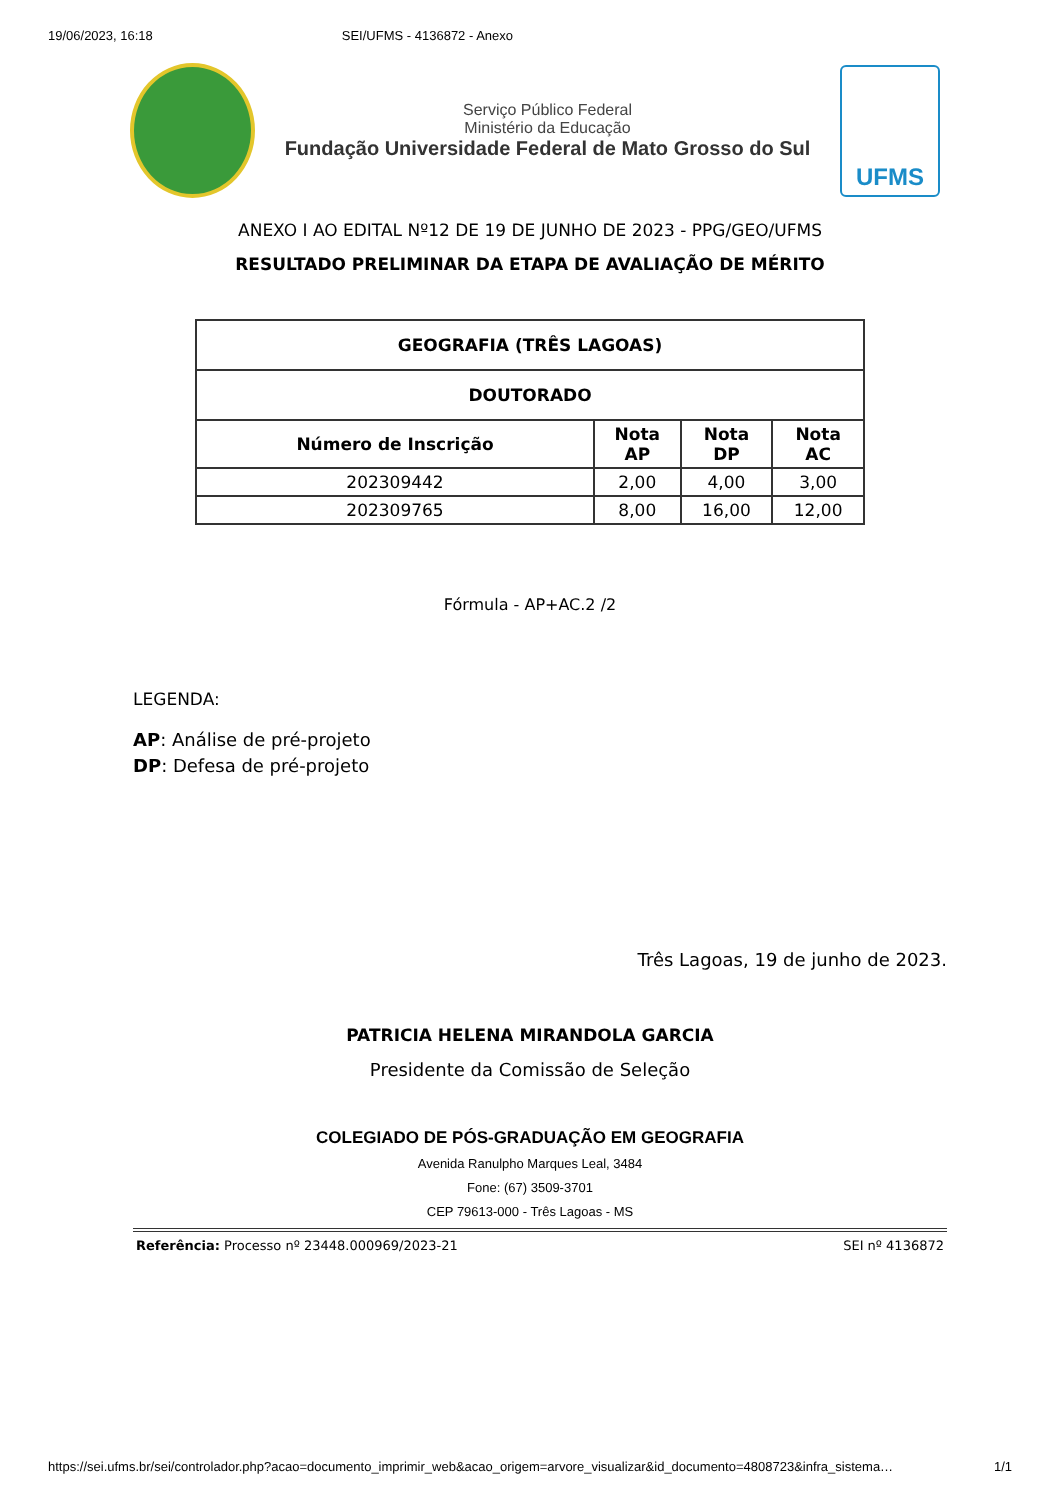19/06/2023, 16:18 SEI/UFMS - 4136872 - Anexo
Serviço Público Federal
Ministério da Educação
Fundação Universidade Federal de Mato Grosso do Sul
UFMS
ANEXO I AO EDITAL Nº12 DE 19 DE JUNHO DE 2023 - PPG/GEO/UFMS
RESULTADO PRELIMINAR DA ETAPA DE AVALIAÇÃO DE MÉRITO
| GEOGRAFIA (TRÊS LAGOAS) | | | |
| --- | --- | --- | --- |
| DOUTORADO | | | |
| Número de Inscrição | Nota AP | Nota DP | Nota AC |
| 202309442 | 2,00 | 4,00 | 3,00 |
| 202309765 | 8,00 | 16,00 | 12,00 |
Fórmula - AP+AC.2 /2
LEGENDA:
AP: Análise de pré-projeto
DP: Defesa de pré-projeto
Três Lagoas, 19 de junho de 2023.
PATRICIA HELENA MIRANDOLA GARCIA
Presidente da Comissão de Seleção
COLEGIADO DE PÓS-GRADUAÇÃO EM GEOGRAFIA
Avenida Ranulpho Marques Leal, 3484
Fone: (67) 3509-3701
CEP 79613-000 - Três Lagoas - MS
Referência: Processo nº 23448.000969/2023-21 SEI nº 4136872
https://sei.ufms.br/sei/controlador.php?acao=documento_imprimir_web&acao_origem=arvore_visualizar&id_documento=4808723&infra_sistema… 1/1